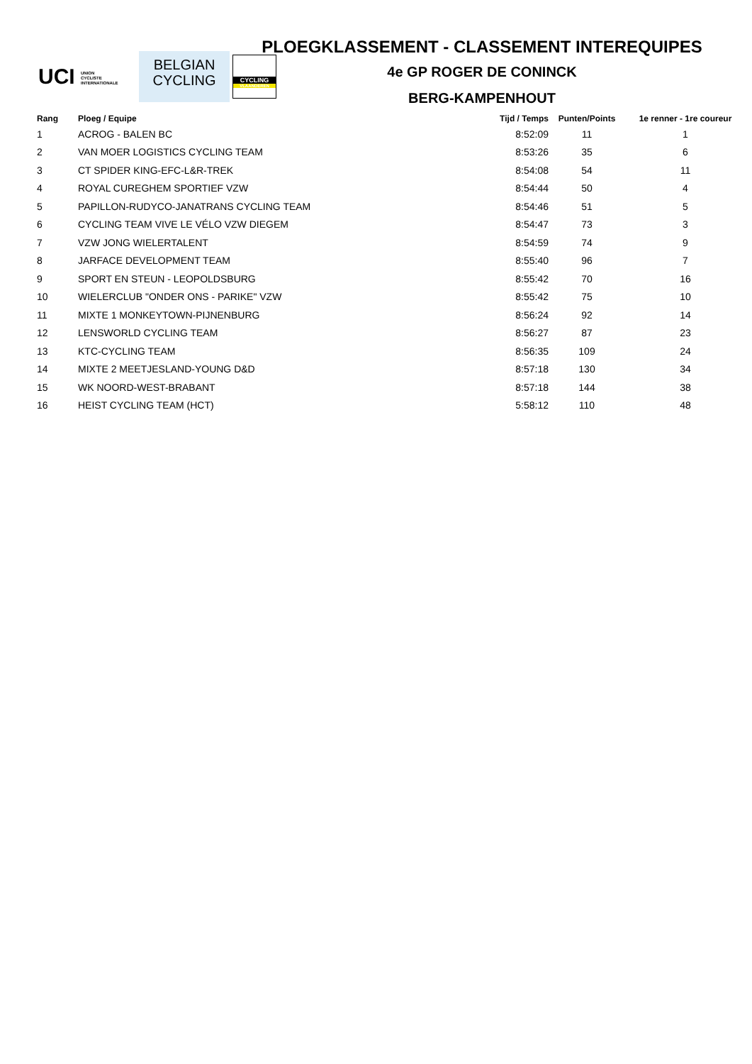UCI UNION
CYCLISTE
INTERNATIONALE
BELGIAN
CYCLING
CYCLING
VLAANDEREN
PLOEGKLASSEMENT - CLASSEMENT INTEREQUIPES
4e GP ROGER DE CONINCK
BERG-KAMPENHOUT
| Rang | Ploeg / Equipe | Tijd / Temps | Punten/Points | 1e renner - 1re coureur |
| --- | --- | --- | --- | --- |
| 1 | ACROG - BALEN BC | 8:52:09 | 11 | 1 |
| 2 | VAN MOER LOGISTICS CYCLING TEAM | 8:53:26 | 35 | 6 |
| 3 | CT SPIDER KING-EFC-L&R-TREK | 8:54:08 | 54 | 11 |
| 4 | ROYAL CUREGHEM SPORTIEF VZW | 8:54:44 | 50 | 4 |
| 5 | PAPILLON-RUDYCO-JANATRANS CYCLING TEAM | 8:54:46 | 51 | 5 |
| 6 | CYCLING TEAM VIVE LE VÉLO VZW DIEGEM | 8:54:47 | 73 | 3 |
| 7 | VZW JONG WIELERTALENT | 8:54:59 | 74 | 9 |
| 8 | JARFACE DEVELOPMENT TEAM | 8:55:40 | 96 | 7 |
| 9 | SPORT EN STEUN - LEOPOLDSBURG | 8:55:42 | 70 | 16 |
| 10 | WIELERCLUB "ONDER ONS - PARIKE" VZW | 8:55:42 | 75 | 10 |
| 11 | MIXTE 1 MONKEYTOWN-PIJNENBURG | 8:56:24 | 92 | 14 |
| 12 | LENSWORLD CYCLING TEAM | 8:56:27 | 87 | 23 |
| 13 | KTC-CYCLING TEAM | 8:56:35 | 109 | 24 |
| 14 | MIXTE 2 MEETJESLAND-YOUNG D&D | 8:57:18 | 130 | 34 |
| 15 | WK NOORD-WEST-BRABANT | 8:57:18 | 144 | 38 |
| 16 | HEIST CYCLING TEAM (HCT) | 5:58:12 | 110 | 48 |